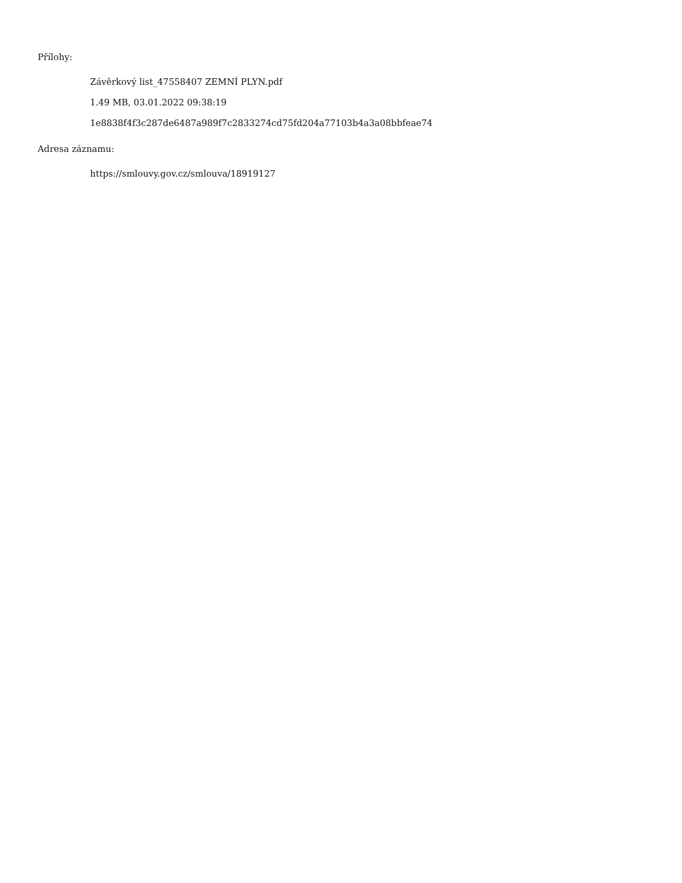Přílohy:
Závěrkový list_47558407 ZEMNÍ PLYN.pdf
1.49 MB, 03.01.2022 09:38:19
1e8838f4f3c287de6487a989f7c2833274cd75fd204a77103b4a3a08bbfeae74
Adresa záznamu:
https://smlouvy.gov.cz/smlouva/18919127